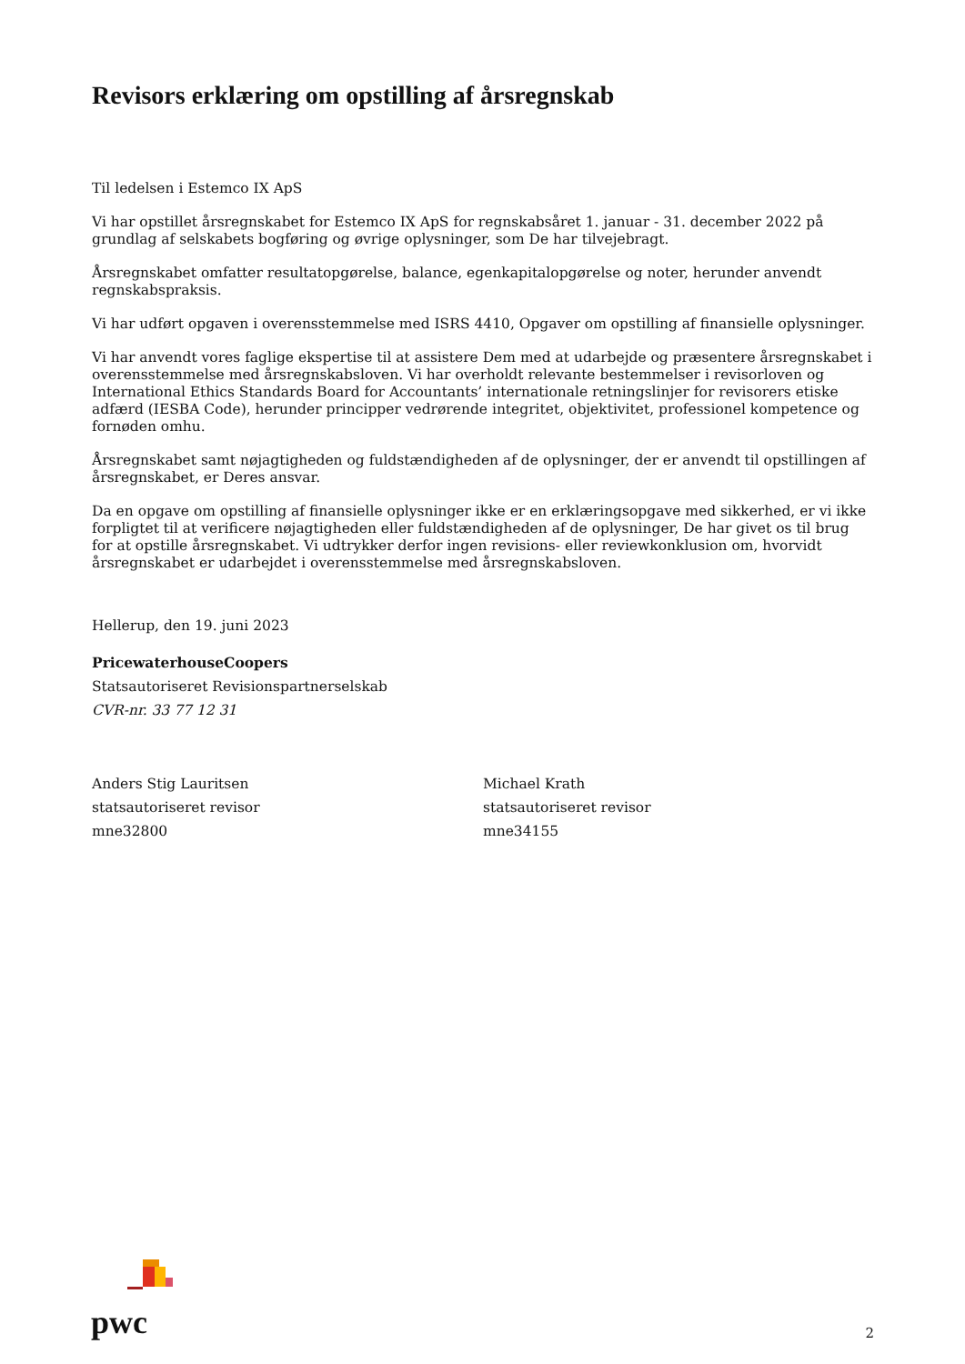Revisors erklæring om opstilling af årsregnskab
Til ledelsen i Estemco IX ApS
Vi har opstillet årsregnskabet for Estemco IX ApS for regnskabsåret 1. januar - 31. december 2022 på grundlag af selskabets bogføring og øvrige oplysninger, som De har tilvejebragt.
Årsregnskabet omfatter resultatopgørelse, balance, egenkapitalopgørelse og noter, herunder anvendt regnskabspraksis.
Vi har udført opgaven i overensstemmelse med ISRS 4410, Opgaver om opstilling af finansielle oplysninger.
Vi har anvendt vores faglige ekspertise til at assistere Dem med at udarbejde og præsentere årsregnskabet i overensstemmelse med årsregnskabsloven. Vi har overholdt relevante bestemmelser i revisorloven og International Ethics Standards Board for Accountants’ internationale retningslinjer for revisorers etiske adfærd (IESBA Code), herunder principper vedrørende integritet, objektivitet, professionel kompetence og fornøden omhu.
Årsregnskabet samt nøjagtigheden og fuldstændigheden af de oplysninger, der er anvendt til opstillingen af årsregnskabet, er Deres ansvar.
Da en opgave om opstilling af finansielle oplysninger ikke er en erklæringsopgave med sikkerhed, er vi ikke forpligtet til at verificere nøjagtigheden eller fuldstændigheden af de oplysninger, De har givet os til brug for at opstille årsregnskabet. Vi udtrykker derfor ingen revisions- eller reviewkonklusion om, hvorvidt årsregnskabet er udarbejdet i overensstemmelse med årsregnskabsloven.
Hellerup, den 19. juni 2023
PricewaterhouseCoopers
Statsautoriseret Revisionspartnerselskab
CVR-nr. 33 77 12 31
Anders Stig Lauritsen
statsautoriseret revisor
mne32800
Michael Krath
statsautoriseret revisor
mne34155
pwc
2